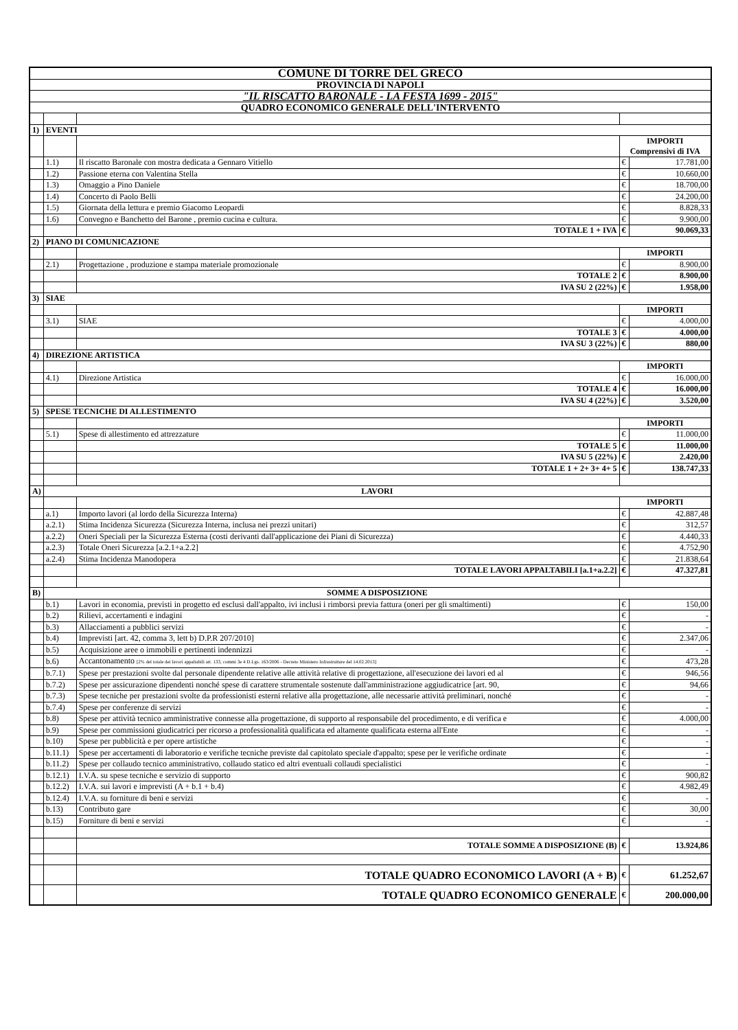| COMUNE DI TORRE DEL GRECO | | | | |
| PROVINCIA DI NAPOLI | | | | |
| "IL RISCATTO BARONALE - LA FESTA 1699 - 2015" | | | | |
| QUADRO ECONOMICO GENERALE DELL'INTERVENTO | | | | |
| 1) | EVENTI | | | |
| | | | IMPORTI Comprensivi di IVA | |
| | 1.1) | Il riscatto Baronale con mostra dedicata a Gennaro Vitiello | € | 17.781,00 |
| | 1.2) | Passione eterna con Valentina Stella | € | 10.660,00 |
| | 1.3) | Omaggio a Pino Daniele | € | 18.700,00 |
| | 1.4) | Concerto di Paolo Belli | € | 24.200,00 |
| | 1.5) | Giornata della lettura e premio Giacomo Leopardi | € | 8.828,33 |
| | 1.6) | Convegno e Banchetto del Barone , premio cucina e cultura. | € | 9.900,00 |
| | | TOTALE 1 + IVA | € | 90.069,33 |
| 2) | PIANO DI COMUNICAZIONE | | | |
| | | | IMPORTI | |
| | 2.1) | Progettazione , produzione e stampa materiale promozionale | € | 8.900,00 |
| | | TOTALE 2 | € | 8.900,00 |
| | | IVA SU 2 (22%) | € | 1.958,00 |
| 3) | SIAE | | | |
| | | | IMPORTI | |
| | 3.1) | SIAE | € | 4.000,00 |
| | | TOTALE 3 | € | 4.000,00 |
| | | IVA SU 3 (22%) | € | 880,00 |
| 4) | DIREZIONE ARTISTICA | | | |
| | | | IMPORTI | |
| | 4.1) | Direzione Artistica | € | 16.000,00 |
| | | TOTALE 4 | € | 16.000,00 |
| | | IVA SU 4 (22%) | € | 3.520,00 |
| 5) | SPESE TECNICHE DI ALLESTIMENTO | | | |
| | | | IMPORTI | |
| | 5.1) | Spese di allestimento ed attrezzature | € | 11.000,00 |
| | | TOTALE 5 | € | 11.000,00 |
| | | IVA SU 5 (22%) | € | 2.420,00 |
| | | TOTALE 1 + 2+ 3+ 4+ 5 | € | 138.747,33 |
| A) | LAVORI | | | |
| | | | IMPORTI | |
| | a.1) | Importo lavori (al lordo della Sicurezza Interna) | € | 42.887,48 |
| | a.2.1) | Stima Incidenza Sicurezza (Sicurezza Interna, inclusa nei prezzi unitari) | € | 312,57 |
| | a.2.2) | Oneri Speciali per la Sicurezza Esterna (costi derivanti dall'applicazione dei Piani di Sicurezza) | € | 4.440,33 |
| | a.2.3) | Totale Oneri Sicurezza [a.2.1+a.2.2] | € | 4.752,90 |
| | a.2.4) | Stima Incidenza Manodopera | € | 21.838,64 |
| | | TOTALE LAVORI APPALTABILI [a.1+a.2.2] | € | 47.327,81 |
| B) | SOMME A DISPOSIZIONE | | | |
| | b.1) | Lavori in economia, previsti in progetto ed esclusi dall'appalto, ivi inclusi i rimborsi previa fattura (oneri per gli smaltimenti) | € | 150,00 |
| | b.2) | Rilievi, accertamenti e indagini | € | - |
| | b.3) | Allacciamenti a pubblici servizi | € | - |
| | b.4) | Imprevisti [art. 42, comma 3, lett b) D.P.R 207/2010] | € | 2.347,06 |
| | b.5) | Acquisizione aree o immobili e pertinenti indennizzi | € | - |
| | b.6) | Accantonamento [2% del totale dei lavori appaltabili art. 133, commi 3e 4 D.Lgs. 163/2006 - Decreto Ministero Infrastrutture del 14.02.2013] | € | 473,28 |
| | b.7.1) | Spese per prestazioni svolte dal personale dipendente relative alle attività relative di progettazione, all'esecuzione dei lavori ed al | € | 946,56 |
| | b.7.2) | Spese per assicurazione dipendenti nonché spese di carattere strumentale sostenute dall'amministrazione aggiudicatrice [art. 90, | € | 94,66 |
| | b.7.3) | Spese tecniche per prestazioni svolte da professionisti esterni relative alla progettazione, alle necessarie attività preliminari, nonché | € | - |
| | b.7.4) | Spese per conferenze di servizi | € | - |
| | b.8) | Spese per attività tecnico amministrative connesse alla progettazione, di supporto al responsabile del procedimento, e di verifica e | € | 4.000,00 |
| | b.9) | Spese per commissioni giudicatrici per ricorso a professionalità qualificata ed altamente qualificata esterna all'Ente | € | - |
| | b.10) | Spese per pubblicità e per opere artistiche | € | - |
| | b.11.1) | Spese per accertamenti di laboratorio e verifiche tecniche previste dal capitolato speciale d'appalto; spese per le verifiche ordinate | € | - |
| | b.11.2) | Spese per collaudo tecnico amministrativo, collaudo statico ed altri eventuali collaudi specialistici | € | - |
| | b.12.1) | I.V.A. su spese tecniche e servizio di supporto | € | 900,82 |
| | b.12.2) | I.V.A. sui lavori e imprevisti (A + b.1 + b.4) | € | 4.982,49 |
| | b.12.4) | I.V.A. su forniture di beni e servizi | € | - |
| | b.13) | Contributo gare | € | 30,00 |
| | b.15) | Forniture di beni e servizi | € | - |
| | | TOTALE SOMME A DISPOSIZIONE (B) | € | 13.924,86 |
| | | TOTALE QUADRO ECONOMICO LAVORI (A + B) | € | 61.252,67 |
| | | TOTALE QUADRO ECONOMICO GENERALE | € | 200.000,00 |